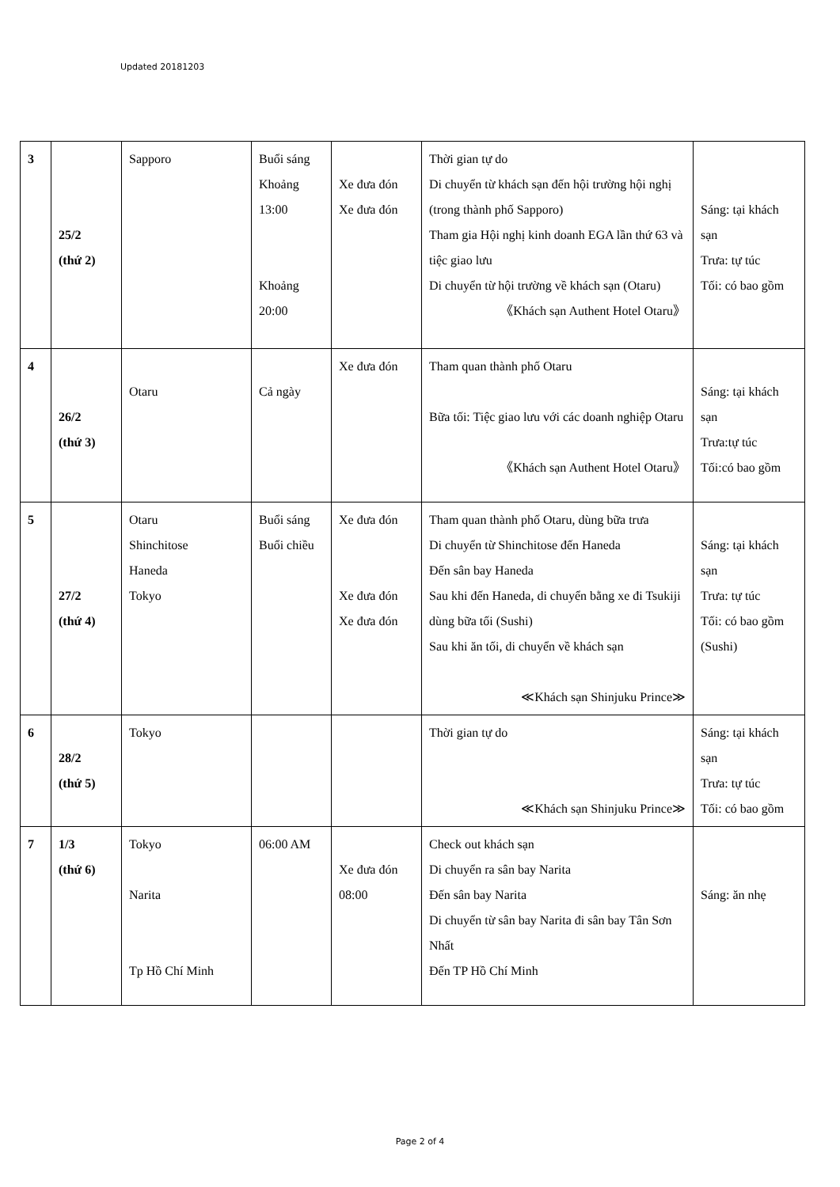Updated 20181203
| 3 | 25/2 (thứ 2) | Sapporo | Buổi sáng Khoảng 13:00 Khoảng 20:00 | Xe đưa đón Xe đưa đón | Thời gian tự do Di chuyển từ khách sạn đến hội trường hội nghị (trong thành phố Sapporo) Tham gia Hội nghị kinh doanh EGA lần thứ 63 và tiệc giao lưu Di chuyển từ hội trường về khách sạn (Otaru) 《Khách sạn Authent Hotel Otaru》 | Sáng: tại khách sạn Trưa: tự túc Tối: có bao gồm |
| 4 | 26/2 (thứ 3) | Otaru | Cả ngày | Xe đưa đón | Tham quan thành phố Otaru Bữa tối: Tiệc giao lưu với các doanh nghiệp Otaru 《Khách sạn Authent Hotel Otaru》 | Sáng: tại khách sạn Trưa:tự túc Tối:có bao gồm |
| 5 | 27/2 (thứ 4) | Otaru Shinchitose Haneda Tokyo | Buổi sáng Buổi chiều | Xe đưa đón Xe đưa đón Xe đưa đón | Tham quan thành phố Otaru, dùng bữa trưa Di chuyển từ Shinchitose đến Haneda Đến sân bay Haneda Sau khi đến Haneda, di chuyển bằng xe đi Tsukiji dùng bữa tối (Sushi) Sau khi ăn tối, di chuyển về khách sạn ≪Khách sạn Shinjuku Prince≫ | Sáng: tại khách sạn Trưa: tự túc Tối: có bao gồm (Sushi) |
| 6 | 28/2 (thứ 5) | Tokyo | | | Thời gian tự do ≪Khách sạn Shinjuku Prince≫ | Sáng: tại khách sạn Trưa: tự túc Tối: có bao gồm |
| 7 | 1/3 (thứ 6) | Tokyo Narita Tp Hồ Chí Minh | 06:00 AM | Xe đưa đón 08:00 | Check out khách sạn Di chuyển ra sân bay Narita Đến sân bay Narita Di chuyển từ sân bay Narita đi sân bay Tân Sơn Nhất Đến TP Hồ Chí Minh | Sáng: ăn nhẹ |
Page 2 of 4